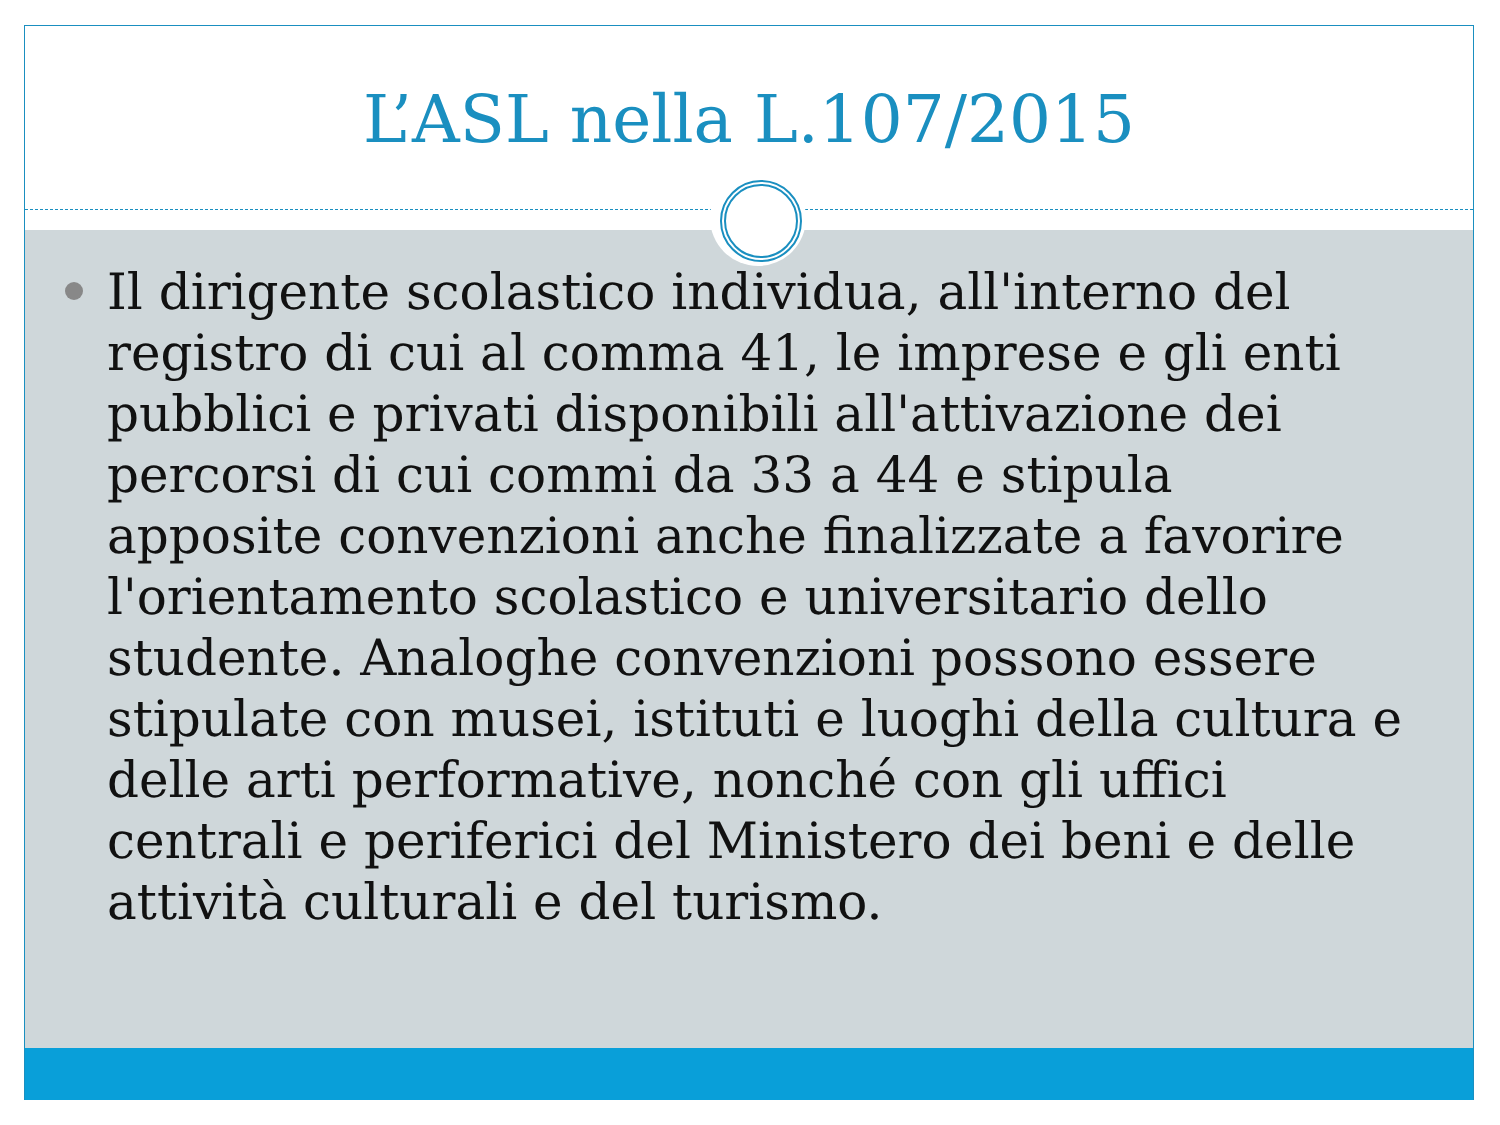L’ASL nella L.107/2015
Il dirigente scolastico individua, all'interno del registro di cui al comma 41, le imprese e gli enti pubblici e privati disponibili all'attivazione dei percorsi di cui commi da 33 a 44 e stipula apposite convenzioni anche finalizzate a favorire l'orientamento scolastico e universitario dello studente. Analoghe convenzioni possono essere stipulate con musei, istituti e luoghi della cultura e delle arti performative, nonché con gli uffici centrali e periferici del Ministero dei beni e delle attività culturali e del turismo.